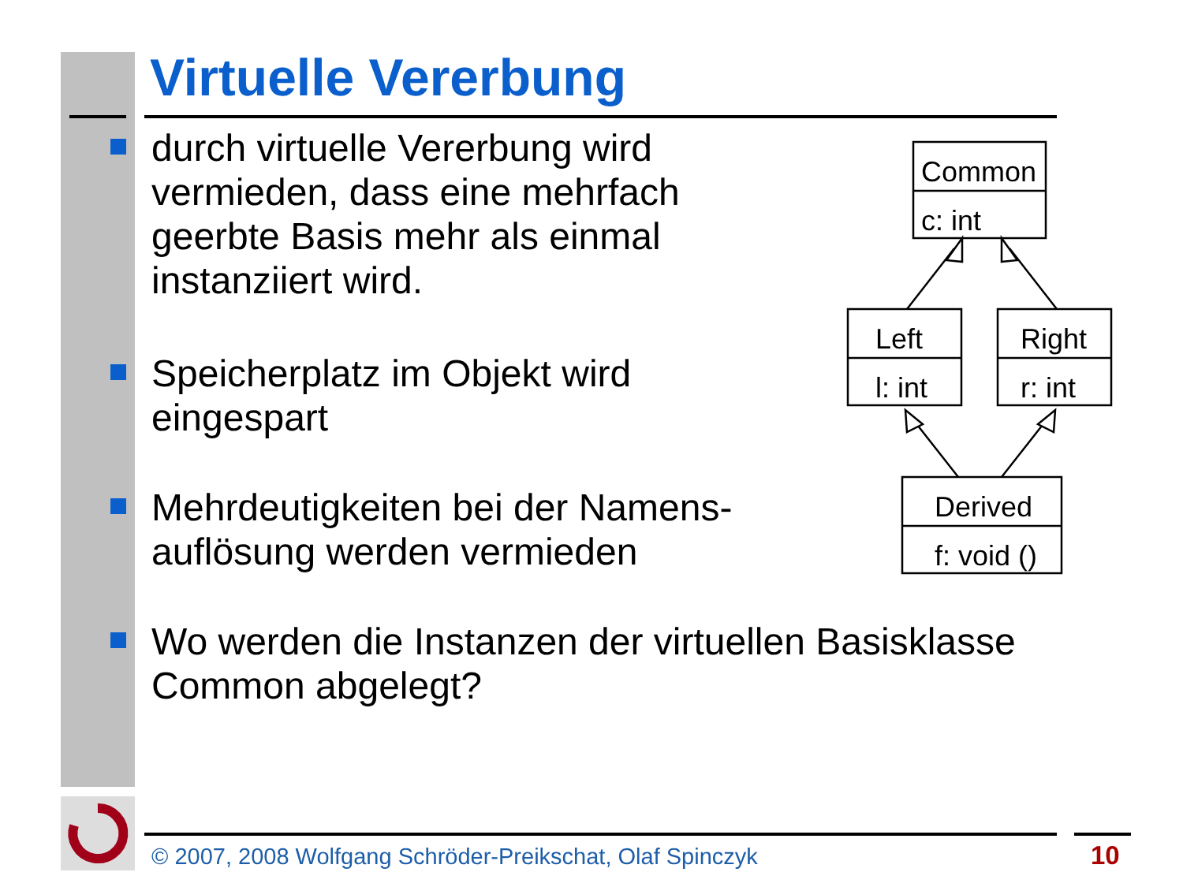Virtuelle Vererbung
durch virtuelle Vererbung wird vermieden, dass eine mehrfach geerbte Basis mehr als einmal instanziiert wird.
Speicherplatz im Objekt wird eingespart
Mehrdeutigkeiten bei der Namens-auflösung werden vermieden
Wo werden die Instanzen der virtuellen Basisklasse Common abgelegt?
Common
c: int
Left
l: int
Right
r: int
Derived
f: void ()
© 2007, 2008 Wolfgang Schröder-Preikschat, Olaf Spinczyk
10